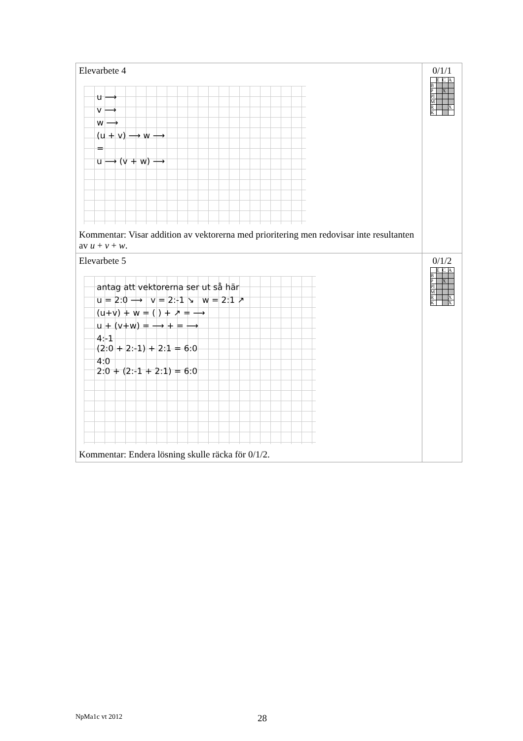| Elevarbete 4 u ⟶ v ⟶ w ⟶ (u + v) ⟶ w ⟶ = u ⟶ (v + w) ⟶ Kommentar: Visar addition av vektorerna med prioritering men redovisar inte resultanten av u + v + w . | 0/1/1 / / E / C / A / / B / / / / / P / / X / / / Pl / / / / / M / / / / / R / / / X / / K / / / / |
| Elevarbete 5 antag att vektorerna ser ut så här u = 2:0 ⟶ v = 2:-1 ↘ w = 2:1 ↗ (u+v) + w = ( ) + ↗ = ⟶ u + (v+w) = ⟶ + = ⟶ 4:-1 (2:0 + 2:-1) + 2:1 = 6:0 4:0 2:0 + (2:-1 + 2:1) = 6:0 Kommentar: Endera lösning skulle räcka för 0/1/2. | 0/1/2 / / E / C / A / / B / / / / / P / / X / / / Pl / / / / / M / / / / / R / / / X / / K / / / X / |
NpMa1c vt 2012 28